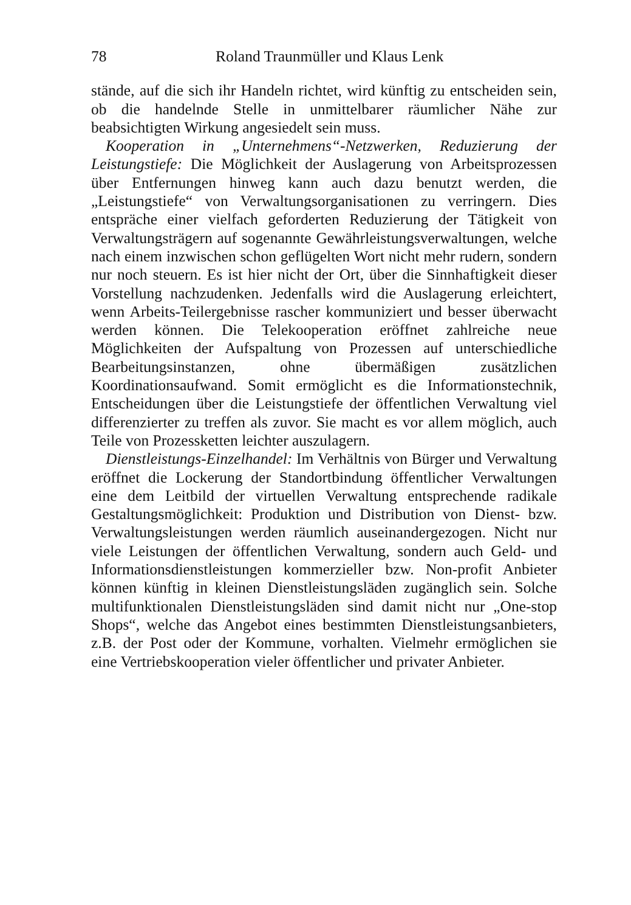78 Roland Traunmüller und Klaus Lenk
stände, auf die sich ihr Handeln richtet, wird künftig zu entscheiden sein, ob die handelnde Stelle in unmittelbarer räumlicher Nähe zur beabsichtigten Wirkung angesiedelt sein muss.
Kooperation in „Unternehmens“-Netzwerken, Reduzierung der Leistungstiefe: Die Möglichkeit der Auslagerung von Arbeitsprozessen über Entfernungen hinweg kann auch dazu benutzt werden, die „Leistungstiefe“ von Verwaltungsorganisationen zu verringern. Dies entspräche einer vielfach geforderten Reduzierung der Tätigkeit von Verwaltungsträgern auf sogenannte Gewährleistungsverwaltungen, welche nach einem inzwischen schon geflügelten Wort nicht mehr rudern, sondern nur noch steuern. Es ist hier nicht der Ort, über die Sinnhaftigkeit dieser Vorstellung nachzudenken. Jedenfalls wird die Auslagerung erleichtert, wenn Arbeits-Teilergebnisse rascher kommuniziert und besser überwacht werden können. Die Telekooperation eröffnet zahlreiche neue Möglichkeiten der Aufspaltung von Prozessen auf unterschiedliche Bearbeitungsinstanzen, ohne übermäßigen zusätzlichen Koordinationsaufwand. Somit ermöglicht es die Informationstechnik, Entscheidungen über die Leistungstiefe der öffentlichen Verwaltung viel differenzierter zu treffen als zuvor. Sie macht es vor allem möglich, auch Teile von Prozessketten leichter auszulagern.
Dienstleistungs-Einzelhandel: Im Verhältnis von Bürger und Verwaltung eröffnet die Lockerung der Standortbindung öffentlicher Verwaltungen eine dem Leitbild der virtuellen Verwaltung entsprechende radikale Gestaltungsmöglichkeit: Produktion und Distribution von Dienst- bzw. Verwaltungsleistungen werden räumlich auseinandergezogen. Nicht nur viele Leistungen der öffentlichen Verwaltung, sondern auch Geld- und Informationsdienstleistungen kommerzieller bzw. Non-profit Anbieter können künftig in kleinen Dienstleistungsläden zugänglich sein. Solche multifunktionalen Dienstleistungsläden sind damit nicht nur „One-stop Shops“, welche das Angebot eines bestimmten Dienstleistungsanbieters, z.B. der Post oder der Kommune, vorhalten. Vielmehr ermöglichen sie eine Vertriebskooperation vieler öffentlicher und privater Anbieter.